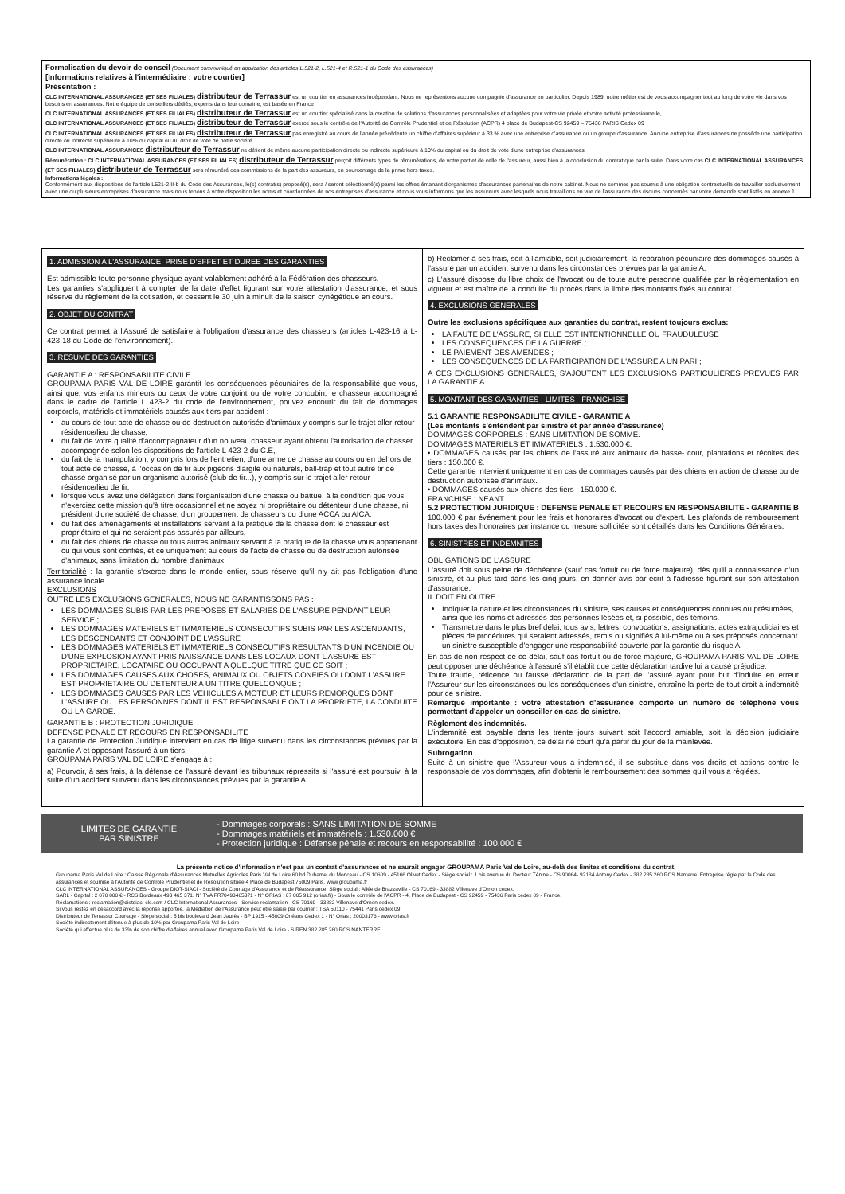Formalisation du devoir de conseil (Document communiqué en application des articles L.521-2, L.521-4 et R.521-1 du Code des assurances)
[Informations relatives à l'intermédiaire : votre courtier]
Présentation :
CLC INTERNATIONAL ASSURANCES (ET SES FILIALES) distributeur de Terrassur est un courtier en assurances indépendant. Nous ne représentons aucune compagnie d'assurance en particulier. Depuis 1989, notre métier est de vous accompagner tout au long de votre vie dans vos besoins en assurances. Notre équipe de conseillers dédiés, experts dans leur domaine, est basée en France
CLC INTERNATIONAL ASSURANCES (ET SES FILIALES) distributeur de Terrassur est un courtier spécialisé dans la création de solutions d'assurances personnalisées et adaptées pour votre vie privée et votre activité professionnelle,
CLC INTERNATIONAL ASSURANCES (ET SES FILIALES) distributeur de Terrassur exerce sous le contrôle de l'Autorité de Contrôle Prudentiel et de Résolution (ACPR) 4 place de Budapest-CS 92459 – 75436 PARIS Cedex 09
CLC INTERNATIONAL ASSURANCES (ET SES FILIALES) distributeur de Terrassur pas enregistré au cours de l'année précédente un chiffre d'affaires supérieur à 33 % avec une entreprise d'assurance ou un groupe d'assurance. Aucune entreprise d'assurances ne possède une participation directe ou indirecte supérieure à 10% du capital ou du droit de vote de notre société.
CLC INTERNATIONAL ASSURANCES distributeur de Terrassur ne détient de même aucune participation directe ou indirecte supérieure à 10% du capital ou du droit de vote d'une entreprise d'assurances.
Rémunération : CLC INTERNATIONAL ASSURANCES (ET SES FILIALES) distributeur de Terrassur perçoit différents types de rémunérations, de votre part et de celle de l'assureur, aussi bien à la conclusion du contrat que par la suite. Dans votre cas CLC INTERNATIONAL ASSURANCES (ET SES FILIALES) distributeur de Terrassur sera rémunéré des commissions de la part des assureurs, en pourcentage de la prime hors taxes.
Informations légales :
Conformément aux dispositions de l'article L521-2-II-b du Code des Assurances, le(s) contrat(s) proposé(s), sera / seront sélectionné(s) parmi les offres émanant d'organismes d'assurances partenaires de notre cabinet. Nous ne sommes pas soumis à une obligation contractuelle de travailler exclusivement avec une ou plusieurs entreprises d'assurance mais nous tenons à votre disposition les noms et coordonnées de nos entreprises d'assurance et nous vous informons que les assureurs avec lesquels nous travaillons en vue de l'assurance des risques concernés par votre demande sont listés en annexe 1
1. ADMISSION A L'ASSURANCE, PRISE D'EFFET ET DUREE DES GARANTIES
Est admissible toute personne physique ayant valablement adhéré à la Fédération des chasseurs.
Les garanties s'appliquent à compter de la date d'effet figurant sur votre attestation d'assurance, et sous réserve du règlement de la cotisation, et cessent le 30 juin à minuit de la saison cynégétique en cours.
2. OBJET DU CONTRAT
Ce contrat permet à l'Assuré de satisfaire à l'obligation d'assurance des chasseurs (articles L-423-16 à L-423-18 du Code de l'environnement).
3. RESUME DES GARANTIES
GARANTIE A : RESPONSABILITE CIVILE
GROUPAMA PARIS VAL DE LOIRE garantit les conséquences pécuniaires de la responsabilité que vous, ainsi que, vos enfants mineurs ou ceux de votre conjoint ou de votre concubin, le chasseur accompagné dans le cadre de l'article L 423-2 du code de l'environnement, pouvez encourir du fait de dommages corporels, matériels et immatériels causés aux tiers par accident :
au cours de tout acte de chasse ou de destruction autorisée d'animaux y compris sur le trajet aller-retour résidence/lieu de chasse,
du fait de votre qualité d'accompagnateur d'un nouveau chasseur ayant obtenu l'autorisation de chasser accompagnée selon les dispositions de l'article L 423-2 du C.E,
du fait de la manipulation, y compris lors de l'entretien, d'une arme de chasse au cours ou en dehors de tout acte de chasse, à l'occasion de tir aux pigeons d'argile ou naturels, ball-trap et tout autre tir de chasse organisé par un organisme autorisé (club de tir...), y compris sur le trajet aller-retour résidence/lieu de tir,
lorsque vous avez une délégation dans l'organisation d'une chasse ou battue, à la condition que vous n'exerciez cette mission qu'à titre occasionnel et ne soyez ni propriétaire ou détenteur d'une chasse, ni président d'une société de chasse, d'un groupement de chasseurs ou d'une ACCA ou AICA,
du fait des aménagements et installations servant à la pratique de la chasse dont le chasseur est propriétaire et qui ne seraient pas assurés par ailleurs,
du fait des chiens de chasse ou tous autres animaux servant à la pratique de la chasse vous appartenant ou qui vous sont confiés, et ce uniquement au cours de l'acte de chasse ou de destruction autorisée d'animaux, sans limitation du nombre d'animaux.
Territorialité : la garantie s'exerce dans le monde entier, sous réserve qu'il n'y ait pas l'obligation d'une assurance locale.
EXCLUSIONS
OUTRE LES EXCLUSIONS GENERALES, NOUS NE GARANTISSONS PAS :
LES DOMMAGES SUBIS PAR LES PREPOSES ET SALARIES DE L'ASSURE PENDANT LEUR SERVICE ;
LES DOMMAGES MATERIELS ET IMMATERIELS CONSECUTIFS SUBIS PAR LES ASCENDANTS, LES DESCENDANTS ET CONJOINT DE L'ASSURE
LES DOMMAGES MATERIELS ET IMMATERIELS CONSECUTIFS RESULTANTS D'UN INCENDIE OU D'UNE EXPLOSION AYANT PRIS NAISSANCE DANS LES LOCAUX DONT L'ASSURE EST PROPRIETAIRE, LOCATAIRE OU OCCUPANT A QUELQUE TITRE QUE CE SOIT ;
LES DOMMAGES CAUSES AUX CHOSES, ANIMAUX OU OBJETS CONFIES OU DONT L'ASSURE EST PROPRIETAIRE OU DETENTEUR A UN TITRE QUELCONQUE ;
LES DOMMAGES CAUSES PAR LES VEHICULES A MOTEUR ET LEURS REMORQUES DONT L'ASSURE OU LES PERSONNES DONT IL EST RESPONSABLE ONT LA PROPRIETE, LA CONDUITE OU LA GARDE.
GARANTIE B : PROTECTION JURIDIQUE
DEFENSE PENALE ET RECOURS EN RESPONSABILITE
La garantie de Protection Juridique intervient en cas de litige survenu dans les circonstances prévues par la garantie A et opposant l'assuré à un tiers.
GROUPAMA PARIS VAL DE LOIRE s'engage à :
a) Pourvoir, à ses frais, à la défense de l'assuré devant les tribunaux répressifs si l'assuré est poursuivi à la suite d'un accident survenu dans les circonstances prévues par la garantie A.
b) Réclamer à ses frais, soit à l'amiable, soit judiciairement, la réparation pécuniaire des dommages causés à l'assuré par un accident survenu dans les circonstances prévues par la garantie A.
c) L'assuré dispose du libre choix de l'avocat ou de toute autre personne qualifiée par la réglementation en vigueur et est maître de la conduite du procès dans la limite des montants fixés au contrat
4. EXCLUSIONS GENERALES
Outre les exclusions spécifiques aux garanties du contrat, restent toujours exclus:
LA FAUTE DE L'ASSURE, SI ELLE EST INTENTIONNELLE OU FRAUDULEUSE ;
LES CONSEQUENCES DE LA GUERRE ;
LE PAIEMENT DES AMENDES ;
LES CONSEQUENCES DE LA PARTICIPATION DE L'ASSURE A UN PARI ;
A CES EXCLUSIONS GENERALES, S'AJOUTENT LES EXCLUSIONS PARTICULIERES PREVUES PAR LA GARANTIE A
5. MONTANT DES GARANTIES - LIMITES - FRANCHISE
5.1 GARANTIE RESPONSABILITE CIVILE - GARANTIE A
(Les montants s'entendent par sinistre et par année d'assurance)
DOMMAGES CORPORELS : SANS LIMITATION DE SOMME.
DOMMAGES MATERIELS ET IMMATERIELS : 1.530.000 €.
• DOMMAGES causés par les chiens de l'assuré aux animaux de basse- cour, plantations et récoltes des tiers : 150.000 €.
Cette garantie intervient uniquement en cas de dommages causés par des chiens en action de chasse ou de destruction autorisée d'animaux.
• DOMMAGES causés aux chiens des tiers : 150.000 €.
FRANCHISE : NEANT.
5.2 PROTECTION JURIDIQUE : DEFENSE PENALE ET RECOURS EN RESPONSABILITE - GARANTIE B
100.000 € par événement pour les frais et honoraires d'avocat ou d'expert. Les plafonds de remboursement hors taxes des honoraires par instance ou mesure sollicitée sont détaillés dans les Conditions Générales.
6. SINISTRES ET INDEMNITES
OBLIGATIONS DE L'ASSURE
L'assuré doit sous peine de déchéance (sauf cas fortuit ou de force majeure), dès qu'il a connaissance d'un sinistre, et au plus tard dans les cinq jours, en donner avis par écrit à l'adresse figurant sur son attestation d'assurance.
IL DOIT EN OUTRE :
Indiquer la nature et les circonstances du sinistre, ses causes et conséquences connues ou présumées, ainsi que les noms et adresses des personnes lésées et, si possible, des témoins.
Transmettre dans le plus bref délai, tous avis, lettres, convocations, assignations, actes extrajudiciaires et pièces de procédures qui seraient adressés, remis ou signifiés à lui-même ou à ses préposés concernant un sinistre susceptible d'engager une responsabilité couverte par la garantie du risque A.
En cas de non-respect de ce délai, sauf cas fortuit ou de force majeure, GROUPAMA PARIS VAL DE LOIRE peut opposer une déchéance à l'assuré s'il établit que cette déclaration tardive lui a causé préjudice.
Toute fraude, réticence ou fausse déclaration de la part de l'assuré ayant pour but d'induire en erreur l'Assureur sur les circonstances ou les conséquences d'un sinistre, entraîne la perte de tout droit à indemnité pour ce sinistre.
Remarque importante : votre attestation d'assurance comporte un numéro de téléphone vous permettant d'appeler un conseiller en cas de sinistre.
Règlement des indemnités.
L'indemnité est payable dans les trente jours suivant soit l'accord amiable, soit la décision judiciaire exécutoire. En cas d'opposition, ce délai ne court qu'à partir du jour de la mainlevée.
Subrogation
Suite à un sinistre que l'Assureur vous a indemnisé, il se substitue dans vos droits et actions contre le responsable de vos dommages, afin d'obtenir le remboursement des sommes qu'il vous a réglées.
LIMITES DE GARANTIE
PAR SINISTRE
- Dommages corporels : SANS LIMITATION DE SOMME
- Dommages matériels et immatériels : 1.530.000 €
- Protection juridique : Défense pénale et recours en responsabilité : 100.000 €
La présente notice d'information n'est pas un contrat d'assurances et ne saurait engager GROUPAMA Paris Val de Loire, au-delà des limites et conditions du contrat.
Groupama Paris Val de Loire : Caisse Régionale d'Assurances Mutuelles Agricoles Paris Val de Loire 60 bd Duhamel du Monceau - CS 10609 - 45166 Olivet Cedex - Siège social : 1 bis avenue du Docteur Ténine - CS 90064- 92184 Antony Cedex - 382 285 260 RCS Nanterre. Entreprise régie par le Code des assurances et soumise à l'Autorité de Contrôle Prudentiel et de Résolution située 4 Place de Budapest 75009 Paris. www.groupama.fr
CLC INTERNATIONAL ASSURANCES - Groupe DIOT-SIACI - Société de Courtage d'Assurance et de Réassurance. Siège social : Allée de Brazzaville - CS 70169 - 33882 Villenave d'Ornon cedex.
SARL - Capital : 2 070 000 € - RCS Bordeaux 493 465 371. N° TVA FR70493465371 - N° ORIAS : 07 005 912 (orias.fr) - Sous le contrôle de l'ACPR - 4, Place de Budapest - CS 92459 - 75436 Paris cedex 09 - France.
Réclamations : reclamation@diotsiaci-clc.com / CLC International Assurances - Service réclamation - CS 70169 - 33882 Villenave d'Ornon cedex.
Si vous restez en désaccord avec la réponse apportée, la Médiation de l'Assurance peut être saisie par courrier : TSA 50110 - 75441 Paris cedex 09
Distributeur de Terrassur Courtage - Siège social : 5 bis boulevard Jean Jaurès - BP 1915 - 45009 Orléans Cedex 1 - N° Orias : 20003176 - www.orias.fr
Société indirectement détenue à plus de 10% par Groupama Paris Val de Loire
Société qui effectue plus de 33% de son chiffre d'affaires annuel avec Groupama Paris Val de Loire - SIREN 382 285 260 RCS NANTERRE